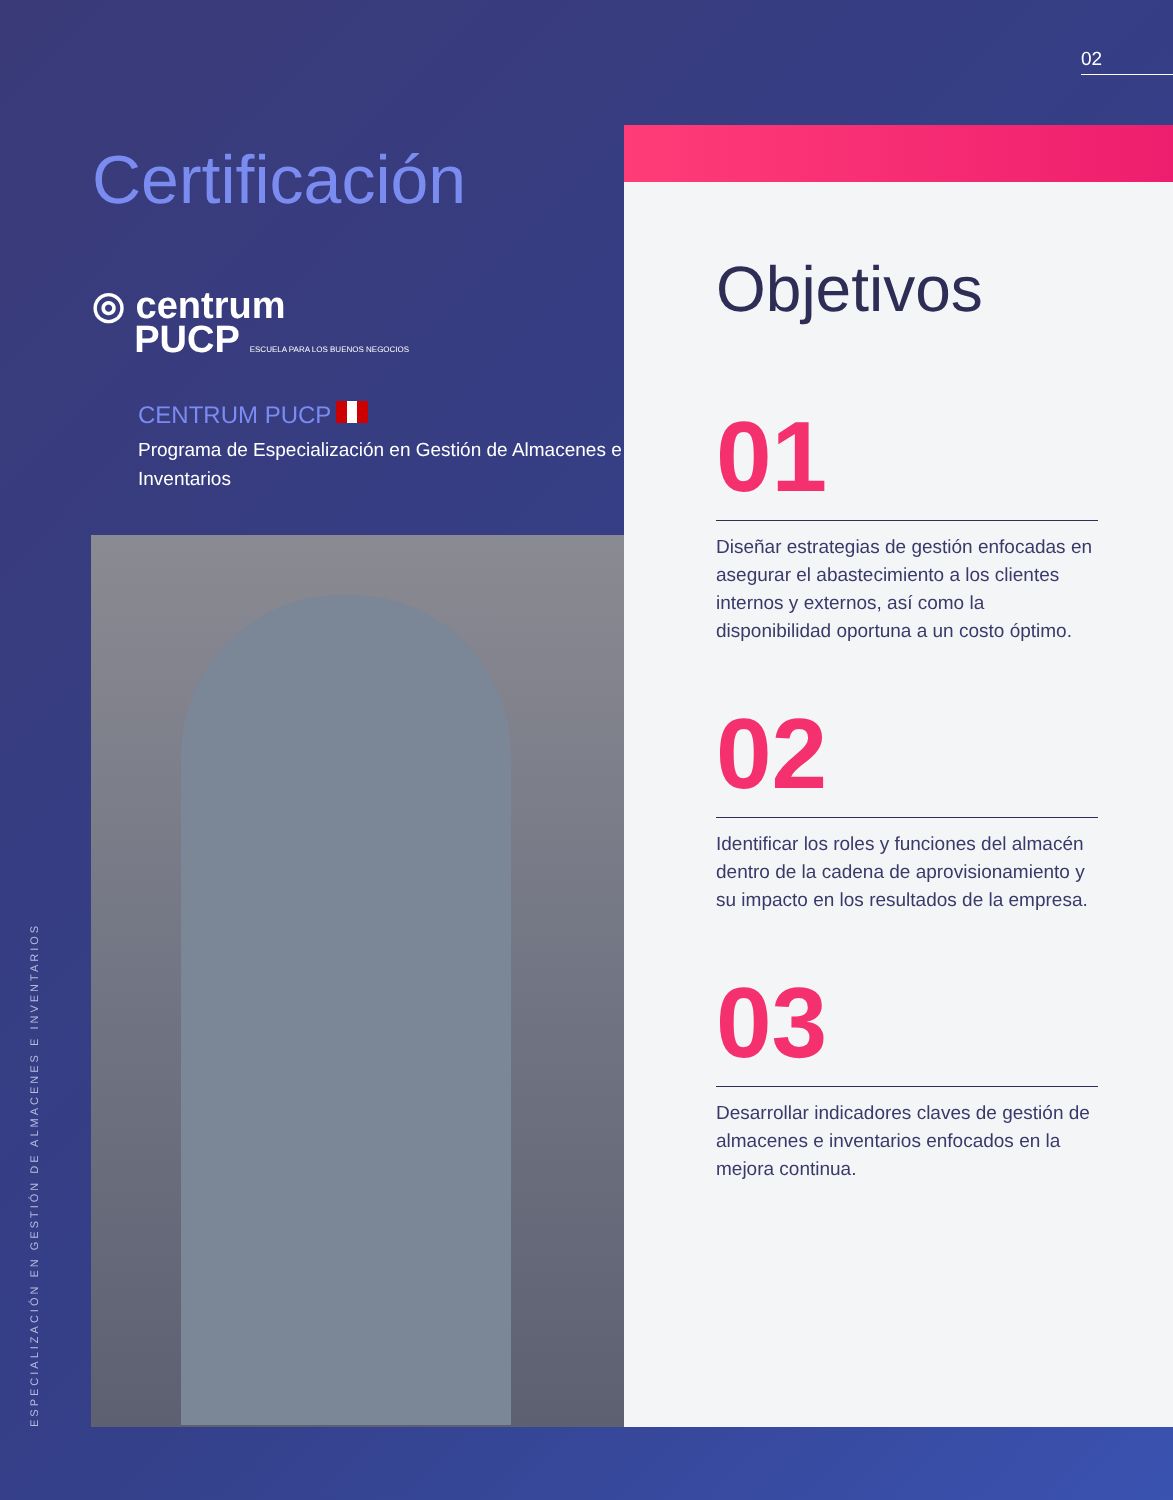02
Certificación
◎ centrum
PUCP ESCUELA PARA LOS BUENOS NEGOCIOS
CENTRUM PUCP
Programa de Especialización en Gestión de Almacenes e Inventarios
Objetivos
01
Diseñar estrategias de gestión enfocadas en asegurar el abastecimiento a los clientes internos y externos, así como la disponibilidad oportuna a un costo óptimo.
02
Identificar los roles y funciones del almacén dentro de la cadena de aprovisionamiento y su impacto en los resultados de la empresa.
03
Desarrollar indicadores claves de gestión de almacenes e inventarios enfocados en la mejora continua.
ESPECIALIZACIÓN EN GESTIÓN DE ALMACENES E INVENTARIOS